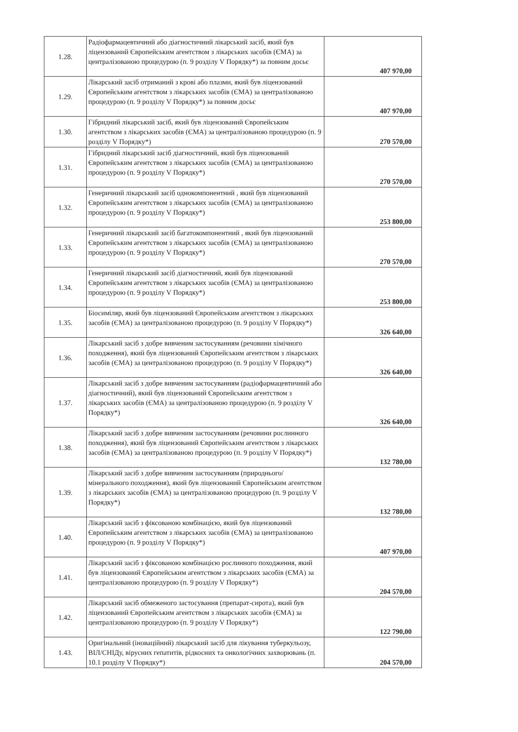| 1.28. | Радіофармацевтичний або діагностичний лікарський засіб, який був ліцензований Європейським агентством з лікарських засобів (ЄМА) за централізованою процедурою (п. 9 розділу V Порядку*) за повним досьє | 407 970,00 |
| 1.29. | Лікарський засіб отриманий з крові або плазми, який був ліцензований Європейським агентством з лікарських засобів (ЄМА) за централізованою процедурою (п. 9 розділу V Порядку*) за повним досьє | 407 970,00 |
| 1.30. | Гібридний лікарський засіб, який був ліцензований Європейським агентством з лікарських засобів (ЄМА) за централізованою процедурою (п. 9 розділу V Порядку*) | 270 570,00 |
| 1.31. | Гібридний лікарський засіб діагностичний, який був ліцензований Європейським агентством з лікарських засобів (ЄМА) за централізованою процедурою (п. 9 розділу V Порядку*) | 270 570,00 |
| 1.32. | Генеричний лікарський засіб однокомпонентний , який був ліцензований Європейським агентством з лікарських засобів (ЄМА) за централізованою процедурою (п. 9 розділу V Порядку*) | 253 800,00 |
| 1.33. | Генеричний лікарський засіб багатокомпонентний , який був ліцензований Європейським агентством з лікарських засобів (ЄМА) за централізованою процедурою (п. 9 розділу V Порядку*) | 270 570,00 |
| 1.34. | Генеричний лікарський засіб діагностичний, який був ліцензований Європейським агентством з лікарських засобів (ЄМА) за централізованою процедурою (п. 9 розділу V Порядку*) | 253 800,00 |
| 1.35. | Біосиміляр, який був ліцензований Європейським агентством з лікарських засобів (ЄМА) за централізованою процедурою (п. 9 розділу V Порядку*) | 326 640,00 |
| 1.36. | Лікарський засіб з добре вивченим застосуванням (речовини хімічного походження), який був ліцензований Європейським агентством з лікарських засобів (ЄМА) за централізованою процедурою (п. 9 розділу V Порядку*) | 326 640,00 |
| 1.37. | Лікарський засіб з добре вивченим застосуванням (радіофармацевтичний або діагностичний), який був ліцензований Європейським агентством з лікарських засобів (ЄМА) за централізованою процедурою (п. 9 розділу V Порядку*) | 326 640,00 |
| 1.38. | Лікарський засіб з добре вивченим застосуванням (речовини рослинного походження), який був ліцензований Європейським агентством з лікарських засобів (ЄМА) за централізованою процедурою (п. 9 розділу V Порядку*) | 132 780,00 |
| 1.39. | Лікарський засіб з добре вивченим застосуванням (природнього/мінерального походження), який був ліцензований Європейським агентством з лікарських засобів (ЄМА) за централізованою процедурою (п. 9 розділу V Порядку*) | 132 780,00 |
| 1.40. | Лікарський засіб з фіксованою комбінацією, який був ліцензований Європейським агентством з лікарських засобів (ЄМА) за централізованою процедурою (п. 9 розділу V Порядку*) | 407 970,00 |
| 1.41. | Лікарський засіб з фіксованою комбінацією рослинного походження, який був ліцензований Європейським агентством з лікарських засобів (ЄМА) за централізованою процедурою (п. 9 розділу V Порядку*) | 204 570,00 |
| 1.42. | Лікарський засіб обмеженого застосування (препарат-сирота), який був ліцензований Європейським агентством з лікарських засобів (ЄМА) за централізованою процедурою (п. 9 розділу V Порядку*) | 122 790,00 |
| 1.43. | Оригінальний (іноваційний) лікарський засіб для лікування туберкульозу, ВІЛ/СНІДу, вірусних гепатитів, рідкосних та онкологічних захворювань (п. 10.1 розділу V Порядку*) | 204 570,00 |